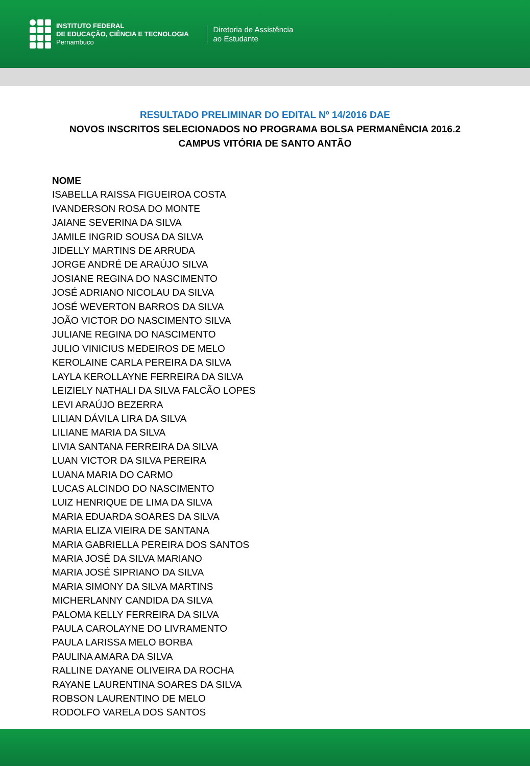INSTITUTO FEDERAL
DE EDUCAÇÃO, CIÊNCIA E TECNOLOGIA
Pernambuco
Diretoria de Assistência
ao Estudante
RESULTADO PRELIMINAR DO EDITAL Nº 14/2016 DAE
NOVOS INSCRITOS SELECIONADOS NO PROGRAMA BOLSA PERMANÊNCIA 2016.2
CAMPUS VITÓRIA DE SANTO ANTÃO
NOME
ISABELLA RAISSA FIGUEIROA COSTA
IVANDERSON ROSA DO MONTE
JAIANE SEVERINA DA SILVA
JAMILE INGRID SOUSA DA SILVA
JIDELLY MARTINS DE ARRUDA
JORGE ANDRÉ DE ARAÚJO SILVA
JOSIANE REGINA DO NASCIMENTO
JOSÉ ADRIANO NICOLAU DA SILVA
JOSÉ WEVERTON BARROS DA SILVA
JOÃO VICTOR DO NASCIMENTO SILVA
JULIANE REGINA DO NASCIMENTO
JULIO VINICIUS MEDEIROS DE MELO
KEROLAINE CARLA PEREIRA DA SILVA
LAYLA KEROLLAYNE FERREIRA DA SILVA
LEIZIELY NATHALI DA SILVA FALCÃO LOPES
LEVI ARAÚJO BEZERRA
LILIAN DÁVILA LIRA DA SILVA
LILIANE MARIA DA SILVA
LIVIA SANTANA FERREIRA DA SILVA
LUAN VICTOR DA SILVA PEREIRA
LUANA MARIA DO CARMO
LUCAS ALCINDO DO NASCIMENTO
LUIZ HENRIQUE DE LIMA DA SILVA
MARIA EDUARDA SOARES DA SILVA
MARIA ELIZA VIEIRA DE SANTANA
MARIA GABRIELLA PEREIRA DOS SANTOS
MARIA JOSÉ DA SILVA MARIANO
MARIA JOSÉ SIPRIANO DA SILVA
MARIA SIMONY DA SILVA MARTINS
MICHERLANNY CANDIDA DA SILVA
PALOMA KELLY FERREIRA DA SILVA
PAULA CAROLAYNE DO LIVRAMENTO
PAULA LARISSA MELO BORBA
PAULINA AMARA DA SILVA
RALLINE DAYANE OLIVEIRA DA ROCHA
RAYANE LAURENTINA SOARES DA SILVA
ROBSON LAURENTINO DE MELO
RODOLFO VARELA DOS SANTOS